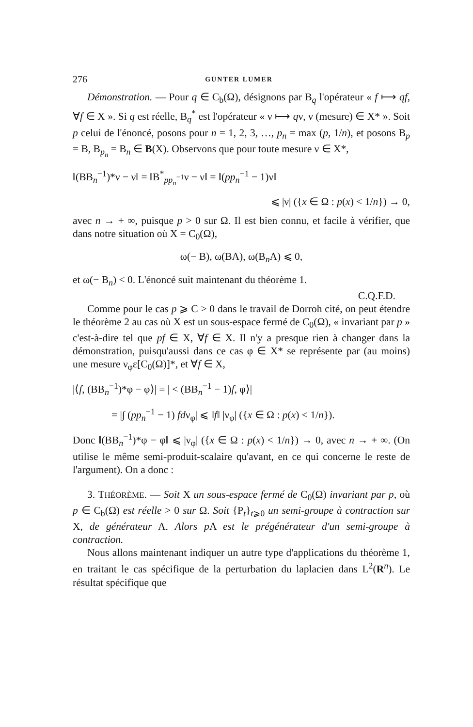276 GUNTER LUMER
Démonstration. — Pour q ∈ C<sub>b</sub>(Ω), désignons par B<sub>q</sub> l'opérateur « f ⟼ qf, ∀f ∈ X ». Si q est réelle, B<sub>q</sub><sup>*</sup> est l'opérateur « ν ⟼ qν, ν (mesure) ∈ X* ». Soit p celui de l'énoncé, posons pour n = 1, 2, 3, …, p<sub>n</sub> = max (p, 1/n), et posons B<sub>p</sub> = B, B<sub>p<sub>n</sub></sub> = B<sub>n</sub> ∈ B(X). Observons que pour toute mesure ν ∈ X*,
‖(BB<sub>n</sub><sup>−1</sup>)*ν − ν‖ = ‖B<sup>*</sup><sub>pp<sub>n</sub><sup>−1</sup></sub>ν − ν‖ = ‖(pp<sub>n</sub><sup>−1</sup> − 1)ν‖
⩽ |ν| ({x ∈ Ω : p(x) < 1/n}) → 0,
avec n → + ∞, puisque p > 0 sur Ω. Il est bien connu, et facile à vérifier, que dans notre situation où X = C<sub>0</sub>(Ω),
ω(− B), ω(BA), ω(B<sub>n</sub>A) ⩽ 0,
et ω(− B<sub>n</sub>) < 0. L'énoncé suit maintenant du théorème 1.
C.Q.F.D.
Comme pour le cas p ⩾ C > 0 dans le travail de Dorroh cité, on peut étendre le théorème 2 au cas où X est un sous-espace fermé de C<sub>0</sub>(Ω), « invariant par p » c'est-à-dire tel que pf ∈ X, ∀f ∈ X. Il n'y a presque rien à changer dans la démonstration, puisqu'aussi dans ce cas φ ∈ X* se représente par (au moins) une mesure ν<sub>φ</sub>ε[C<sub>0</sub>(Ω)]*, et ∀f ∈ X,
|⟨f, (BB<sub>n</sub><sup>−1</sup>)*φ − φ⟩| = | < (BB<sub>n</sub><sup>−1</sup> − 1)f, φ⟩|
= |∫ (pp<sub>n</sub><sup>−1</sup> − 1) fdν<sub>φ</sub>| ⩽ ‖f‖ |ν<sub>φ</sub>| ({x ∈ Ω : p(x) < 1/n}).
Donc ‖(BB<sub>n</sub><sup>−1</sup>)*φ − φ‖ ⩽ |ν<sub>φ</sub>| ({x ∈ Ω : p(x) < 1/n}) → 0, avec n → + ∞. (On utilise le même semi-produit-scalaire qu'avant, en ce qui concerne le reste de l'argument). On a donc :
3. THÉORÈME. — Soit X un sous-espace fermé de C<sub>0</sub>(Ω) invariant par p, où p ∈ C<sub>b</sub>(Ω) est réelle > 0 sur Ω. Soit {P<sub>t</sub>}<sub>t⩾0</sub> un semi-groupe à contraction sur X, de générateur A. Alors p A est le prégénérateur d'un semi-groupe à contraction.
Nous allons maintenant indiquer un autre type d'applications du théorème 1, en traitant le cas spécifique de la perturbation du laplacien dans L<sup>2</sup>(R<sup>n</sup>). Le résultat spécifique que